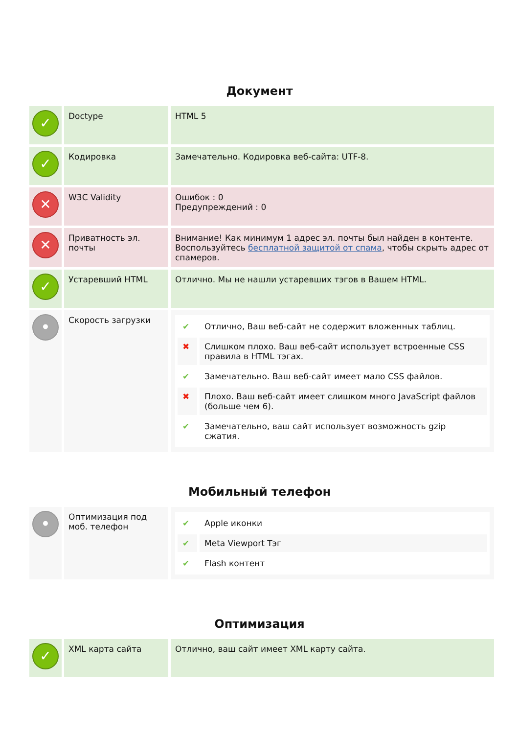Документ
| ✓ | Doctype | HTML 5 |
| ✓ | Кодировка | Замечательно. Кодировка веб-сайта: UTF-8. |
| ✕ | W3C Validity | Ошибок : 0 Предупреждений : 0 |
| ✕ | Приватность эл. почты | Внимание! Как минимум 1 адрес эл. почты был найден в контенте. Воспользуйтесь бесплатной защитой от спама , чтобы скрыть адрес от спамеров. |
| ✓ | Устаревший HTML | Отлично. Мы не нашли устаревших тэгов в Вашем HTML. |
| • | Скорость загрузки | / ✔ / Отлично, Ваш веб-сайт не содержит вложенных таблиц. / / ✖ / Слишком плохо. Ваш веб-сайт использует встроенные CSS правила в HTML тэгах. / / ✔ / Замечательно. Ваш веб-сайт имеет мало CSS файлов. / / ✖ / Плохо. Ваш веб-сайт имеет слишком много JavaScript файлов (больше чем 6). / / ✔ / Замечательно, ваш сайт использует возможность gzip сжатия. / |
Мобильный телефон
| • | Оптимизация под моб. телефон | / ✔ / Apple иконки / / ✔ / Meta Viewport Тэг / / ✔ / Flash контент / |
Оптимизация
| ✓ | XML карта сайта | Отлично, ваш сайт имеет XML карту сайта. |